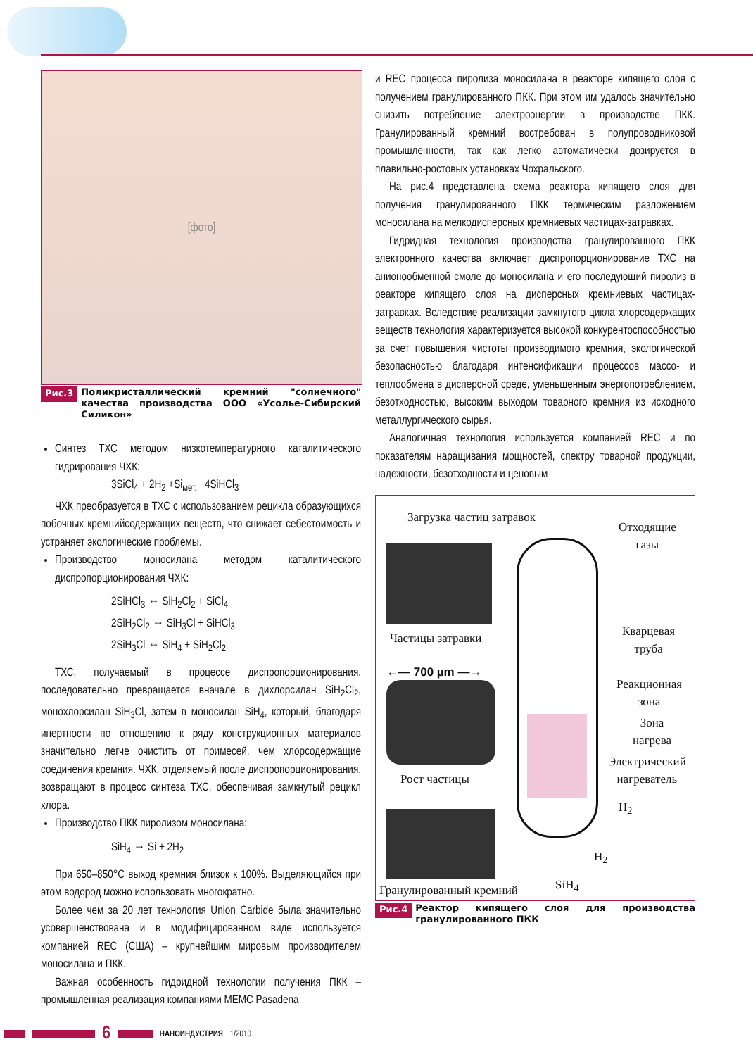[фото]
Рис.3 Поликристаллический кремний "солнечного" качества производства ООО «Усолье-Сибирский Силикон»
Синтез ТХС методом низкотемпературного каталитического гидрирования ЧХК:
3SiCl<sub>4</sub> + 2H<sub>2</sub> +Si<sub>мет.</sub> 4SiHCl<sub>3</sub>
ЧХК преобразуется в ТХС с использованием рецикла образующихся побочных кремнийсодержащих веществ, что снижает себестоимость и устраняет экологические проблемы.
Производство моносилана методом каталитического диспропорционирования ЧХК:
2SiHCl<sub>3</sub> ↔ SiH<sub>2</sub>Cl<sub>2</sub> + SiCl<sub>4</sub>
2SiH<sub>2</sub>Cl<sub>2</sub> ↔ SiH<sub>3</sub>Cl + SiHCl<sub>3</sub>
2SiH<sub>3</sub>Cl ↔ SiH<sub>4</sub> + SiH<sub>2</sub>Cl<sub>2</sub>
ТХС, получаемый в процессе диспропорционирования, последовательно превращается вначале в дихлорсилан SiH<sub>2</sub>Cl<sub>2</sub>, монохлорсилан SiH<sub>3</sub>Cl, затем в моносилан SiH<sub>4</sub>, который, благодаря инертности по отношению к ряду конструкционных материалов значительно легче очистить от примесей, чем хлорсодержащие соединения кремния. ЧХК, отделяемый после диспропорционирования, возвращают в процесс синтеза ТХС, обеспечивая замкнутый рецикл хлора.
Производство ПКК пиролизом моносилана:
SiH<sub>4</sub> ↔ Si + 2H<sub>2</sub>
При 650–850°С выход кремния близок к 100%. Выделяющийся при этом водород можно использовать многократно.
Более чем за 20 лет технология Union Carbide была значительно усовершенствована и в модифицированном виде используется компанией REC (США) – крупнейшим мировым производителем моносилана и ПКК.
Важная особенность гидридной технологии получения ПКК – промышленная реализация компаниями МЕМС Pasadena
и REC процесса пиролиза моносилана в реакторе кипящего слоя с получением гранулированного ПКК. При этом им удалось значительно снизить потребление электроэнергии в производстве ПКК. Гранулированный кремний востребован в полупроводниковой промышленности, так как легко автоматически дозируется в плавильно-ростовых установках Чохральского.
На рис.4 представлена схема реактора кипящего слоя для получения гранулированного ПКК термическим разложением моносилана на мелкодисперсных кремниевых частицах-затравках.
Гидридная технология производства гранулированного ПКК электронного качества включает диспропорционирование ТХС на анионообменной смоле до моносилана и его последующий пиролиз в реакторе кипящего слоя на дисперсных кремниевых частицах-затравках. Вследствие реализации замкнутого цикла хлорсодержащих веществ технология характеризуется высокой конкурентоспособностью за счет повышения чистоты производимого кремния, экологической безопасностью благодаря интенсификации процессов массо- и теплообмена в дисперсной среде, уменьшенным энергопотреблением, безотходностью, высоким выходом товарного кремния из исходного металлургического сырья.
Аналогичная технология используется компанией REC и по показателям наращивания мощностей, спектру товарной продукции, надежности, безотходности и ценовым
Загрузка частиц затравок
Отходящие
газы
Частицы затравки
←— 700 µm —→
Рост частицы
Кварцевая
труба
Реакционная
зона
Зона
нагрева
Электрический
нагреватель
H<sub>2</sub>
H<sub>2</sub>
SiH<sub>4</sub>
Гранулированный кремний
Рис.4 Реактор кипящего слоя для производства гранулированного ПКК
6 НАНОИНДУСТРИЯ 1/2010